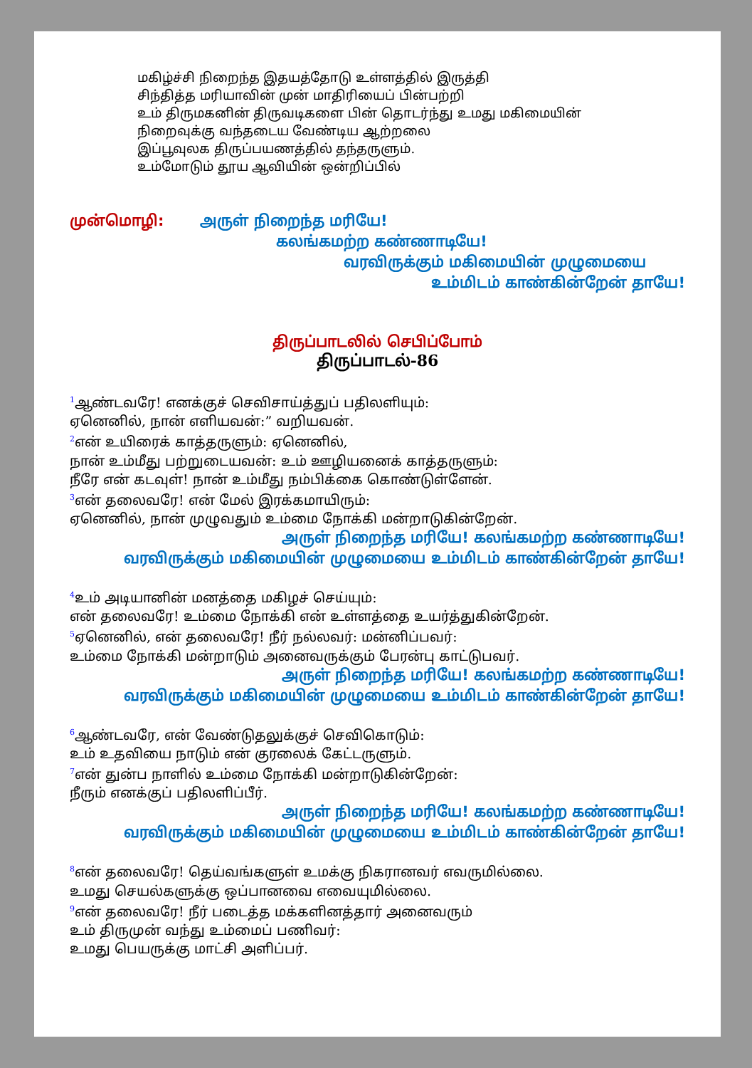மகிழ்ச்சி நிறைந்த இதயத்தோடு உள்ளத்தில் இருத்தி
சிந்தித்த மரியாவின் முன் மாதிரியைப் பின்பற்றி
உம் திருமகனின் திருவடிகளை பின் தொடர்ந்து உமது மகிமையின்
நிறைவுக்கு வந்தடைய வேண்டிய ஆற்றலை
இப்பூவுலக திருப்பயணத்தில் தந்தருளும்.
உம்மோடும் தூய ஆவியின் ஒன்றிப்பில்
முன்மொழி: அருள் நிறைந்த மரியே!
கலங்கமற்ற கண்ணாடியே!
வரவிருக்கும் மகிமையின் முழுமையை
உம்மிடம் காண்கின்றேன் தாயே!
திருப்பாடலில் செபிப்போம்
திருப்பாடல்-86
<sup>1</sup> ஆண்டவரே! எனக்குச் செவிசாய்த்துப் பதிலளியும்:
ஏனெனில், நான் எளியவன்:” வறியவன்.
<sup>2</sup> என் உயிரைக் காத்தருளும்: ஏனெனில்,
நான் உம்மீது பற்றுடையவன்: உம் ஊழியனைக் காத்தருளும்:
நீரே என் கடவுள்! நான் உம்மீது நம்பிக்கை கொண்டுள்ளேன்.
<sup>3</sup> என் தலைவரே! என் மேல் இரக்கமாயிரும்:
ஏனெனில், நான் முழுவதும் உம்மை நோக்கி மன்றாடுகின்றேன்.
அருள் நிறைந்த மரியே! கலங்கமற்ற கண்ணாடியே!
வரவிருக்கும் மகிமையின் முழுமையை உம்மிடம் காண்கின்றேன் தாயே!
<sup>4</sup> உம் அடியானின் மனத்தை மகிழச் செய்யும்:
என் தலைவரே! உம்மை நோக்கி என் உள்ளத்தை உயர்த்துகின்றேன்.
<sup>5</sup> ஏனெனில், என் தலைவரே! நீர் நல்லவர்: மன்னிப்பவர்:
உம்மை நோக்கி மன்றாடும் அனைவருக்கும் பேரன்பு காட்டுபவர்.
அருள் நிறைந்த மரியே! கலங்கமற்ற கண்ணாடியே!
வரவிருக்கும் மகிமையின் முழுமையை உம்மிடம் காண்கின்றேன் தாயே!
<sup>6</sup> ஆண்டவரே, என் வேண்டுதலுக்குச் செவிகொடும்:
உம் உதவியை நாடும் என் குரலைக் கேட்டருளும்.
<sup>7</sup> என் துன்ப நாளில் உம்மை நோக்கி மன்றாடுகின்றேன்:
நீரும் எனக்குப் பதிலளிப்பீர்.
அருள் நிறைந்த மரியே! கலங்கமற்ற கண்ணாடியே!
வரவிருக்கும் மகிமையின் முழுமையை உம்மிடம் காண்கின்றேன் தாயே!
<sup>8</sup> என் தலைவரே! தெய்வங்களுள் உமக்கு நிகரானவர் எவருமில்லை.
உமது செயல்களுக்கு ஒப்பானவை எவையுமில்லை.
<sup>9</sup> என் தலைவரே! நீர் படைத்த மக்களினத்தார் அனைவரும்
உம் திருமுன் வந்து உம்மைப் பணிவர்:
உமது பெயருக்கு மாட்சி அளிப்பர்.